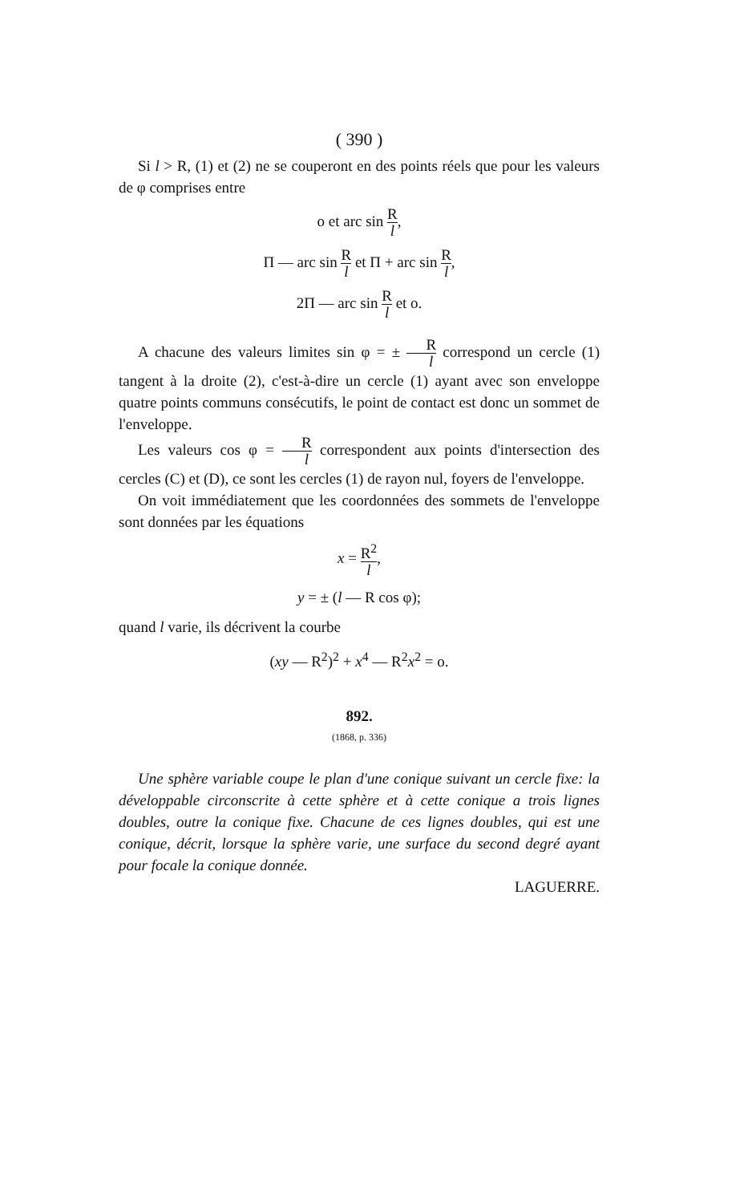( 390 )
Si l > R, (1) et (2) ne se couperont en des points réels que pour les valeurs de φ comprises entre
o et arc sin R l,
Π — arc sin R l et Π + arc sin R l,
2Π — arc sin R l et o.
A chacune des valeurs limites sin φ = ± R l correspond un cercle (1) tangent à la droite (2), c'est-à-dire un cercle (1) ayant avec son enveloppe quatre points communs consécutifs, le point de contact est donc un sommet de l'enveloppe.
Les valeurs cos φ = R l correspondent aux points d'intersection des cercles (C) et (D), ce sont les cercles (1) de rayon nul, foyers de l'enveloppe.
On voit immédiatement que les coordonnées des sommets de l'enveloppe sont données par les équations
x = R<sup>2</sup> l,
y = ± (l — R cos φ);
quand l varie, ils décrivent la courbe
(xy — R<sup>2</sup>)<sup>2</sup> + x<sup>4</sup> — R<sup>2</sup>x<sup>2</sup> = o.
892.
(1868, p. 336)
Une sphère variable coupe le plan d'une conique suivant un cercle fixe: la développable circonscrite à cette sphère et à cette conique a trois lignes doubles, outre la conique fixe. Chacune de ces lignes doubles, qui est une conique, décrit, lorsque la sphère varie, une surface du second degré ayant pour focale la conique donnée.
LAGUERRE.